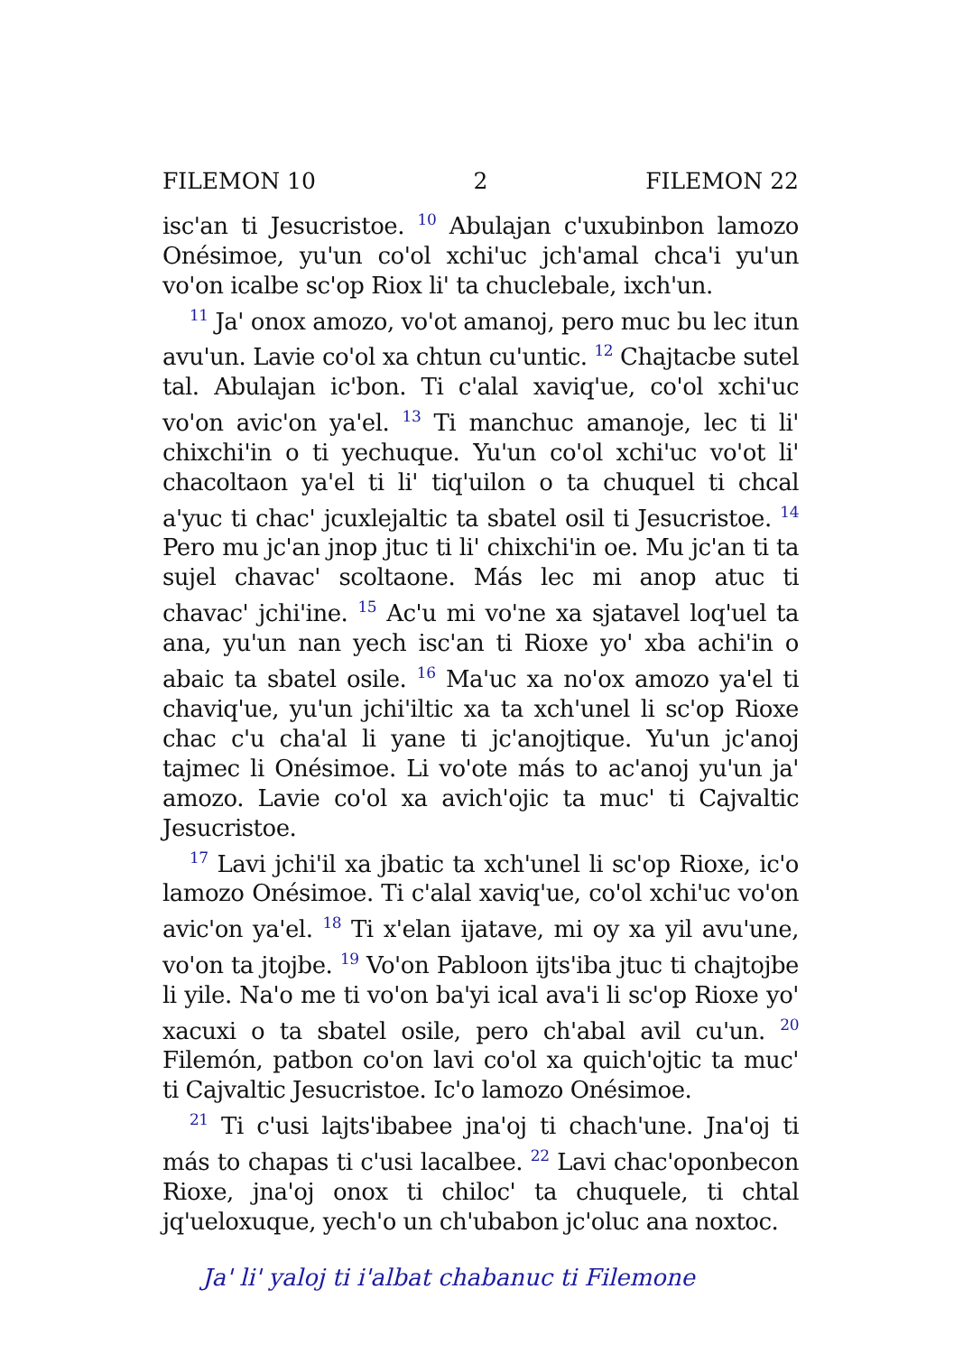FILEMON 10 2 FILEMON 22
isc'an ti Jesucristoe. <sup>10</sup> Abulajan c'uxubinbon lamozo Onésimoe, yu'un co'ol xchi'uc jch'amal chca'i yu'un vo'on icalbe sc'op Riox li' ta chuclebale, ixch'un.
<sup>11</sup> Ja' onox amozo, vo'ot amanoj, pero muc bu lec itun avu'un. Lavie co'ol xa chtun cu'untic. <sup>12</sup> Chajtacbe sutel tal. Abulajan ic'bon. Ti c'alal xaviq'ue, co'ol xchi'uc vo'on avic'on ya'el. <sup>13</sup> Ti manchuc amanoje, lec ti li' chixchi'in o ti yechuque. Yu'un co'ol xchi'uc vo'ot li' chacoltaon ya'el ti li' tiq'uilon o ta chuquel ti chcal a'yuc ti chac' jcuxlejaltic ta sbatel osil ti Jesucristoe. <sup>14</sup> Pero mu jc'an jnop jtuc ti li' chixchi'in oe. Mu jc'an ti ta sujel chavac' scoltaone. Más lec mi anop atuc ti chavac' jchi'ine. <sup>15</sup> Ac'u mi vo'ne xa sjatavel loq'uel ta ana, yu'un nan yech isc'an ti Rioxe yo' xba achi'in o abaic ta sbatel osile. <sup>16</sup> Ma'uc xa no'ox amozo ya'el ti chaviq'ue, yu'un jchi'iltic xa ta xch'unel li sc'op Rioxe chac c'u cha'al li yane ti jc'anojtique. Yu'un jc'anoj tajmec li Onésimoe. Li vo'ote más to ac'anoj yu'un ja' amozo. Lavie co'ol xa avich'ojic ta muc' ti Cajvaltic Jesucristoe.
<sup>17</sup> Lavi jchi'il xa jbatic ta xch'unel li sc'op Rioxe, ic'o lamozo Onésimoe. Ti c'alal xaviq'ue, co'ol xchi'uc vo'on avic'on ya'el. <sup>18</sup> Ti x'elan ijatave, mi oy xa yil avu'une, vo'on ta jtojbe. <sup>19</sup> Vo'on Pabloon ijts'iba jtuc ti chajtojbe li yile. Na'o me ti vo'on ba'yi ical ava'i li sc'op Rioxe yo' xacuxi o ta sbatel osile, pero ch'abal avil cu'un. <sup>20</sup> Filemón, patbon co'on lavi co'ol xa quich'ojtic ta muc' ti Cajvaltic Jesucristoe. Ic'o lamozo Onésimoe.
<sup>21</sup> Ti c'usi lajts'ibabee jna'oj ti chach'une. Jna'oj ti más to chapas ti c'usi lacalbee. <sup>22</sup> Lavi chac'oponbecon Rioxe, jna'oj onox ti chiloc' ta chuquele, ti chtal jq'ueloxuque, yech'o un ch'ubabon jc'oluc ana noxtoc.
Ja' li' yaloj ti i'albat chabanuc ti Filemone